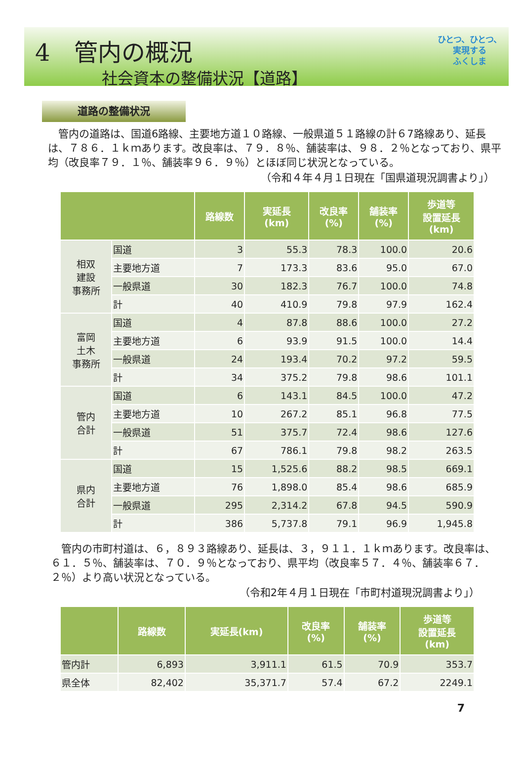4　管内の概況
社会資本の整備状況【道路】
ひとつ、ひとつ、
実現する
ふくしま
道路の整備状況
　管内の道路は、国道6路線、主要地方道１０路線、一般県道５１路線の計６7路線あり、延長は、７８６．１ｋｍあります。改良率は、７９．８％、舗装率は、９８．２％となっており、県平均（改良率７９．１％、舗装率９６．９％）とほぼ同じ状況となっている。
（令和４年４月１日現在「国県道現況調書より」）
| | | 路線数 | 実延長 (km) | 改良率 (%) | 舗装率 (%) | 歩道等 設置延長 (km) |
| --- | --- | --- | --- | --- | --- | --- |
| 相双 建設 事務所 | 国道 | 3 | 55.3 | 78.3 | 100.0 | 20.6 |
| | 主要地方道 | 7 | 173.3 | 83.6 | 95.0 | 67.0 |
| | 一般県道 | 30 | 182.3 | 76.7 | 100.0 | 74.8 |
| | 計 | 40 | 410.9 | 79.8 | 97.9 | 162.4 |
| 富岡 土木 事務所 | 国道 | 4 | 87.8 | 88.6 | 100.0 | 27.2 |
| | 主要地方道 | 6 | 93.9 | 91.5 | 100.0 | 14.4 |
| | 一般県道 | 24 | 193.4 | 70.2 | 97.2 | 59.5 |
| | 計 | 34 | 375.2 | 79.8 | 98.6 | 101.1 |
| 管内 合計 | 国道 | 6 | 143.1 | 84.5 | 100.0 | 47.2 |
| | 主要地方道 | 10 | 267.2 | 85.1 | 96.8 | 77.5 |
| | 一般県道 | 51 | 375.7 | 72.4 | 98.6 | 127.6 |
| | 計 | 67 | 786.1 | 79.8 | 98.2 | 263.5 |
| 県内 合計 | 国道 | 15 | 1,525.6 | 88.2 | 98.5 | 669.1 |
| | 主要地方道 | 76 | 1,898.0 | 85.4 | 98.6 | 685.9 |
| | 一般県道 | 295 | 2,314.2 | 67.8 | 94.5 | 590.9 |
| | 計 | 386 | 5,737.8 | 79.1 | 96.9 | 1,945.8 |
　管内の市町村道は、６，８９３路線あり、延長は、３，９１１．１ｋｍあります。改良率は、６１．５％、舗装率は、７０．９％となっており、県平均（改良率５７．４％、舗装率６７．２％）より高い状況となっている。
（令和2年４月１日現在「市町村道現況調書より」）
| | 路線数 | 実延長(km) | 改良率 (%) | 舗装率 (%) | 歩道等 設置延長 (km) |
| --- | --- | --- | --- | --- | --- |
| 管内計 | 6,893 | 3,911.1 | 61.5 | 70.9 | 353.7 |
| 県全体 | 82,402 | 35,371.7 | 57.4 | 67.2 | 2249.1 |
7